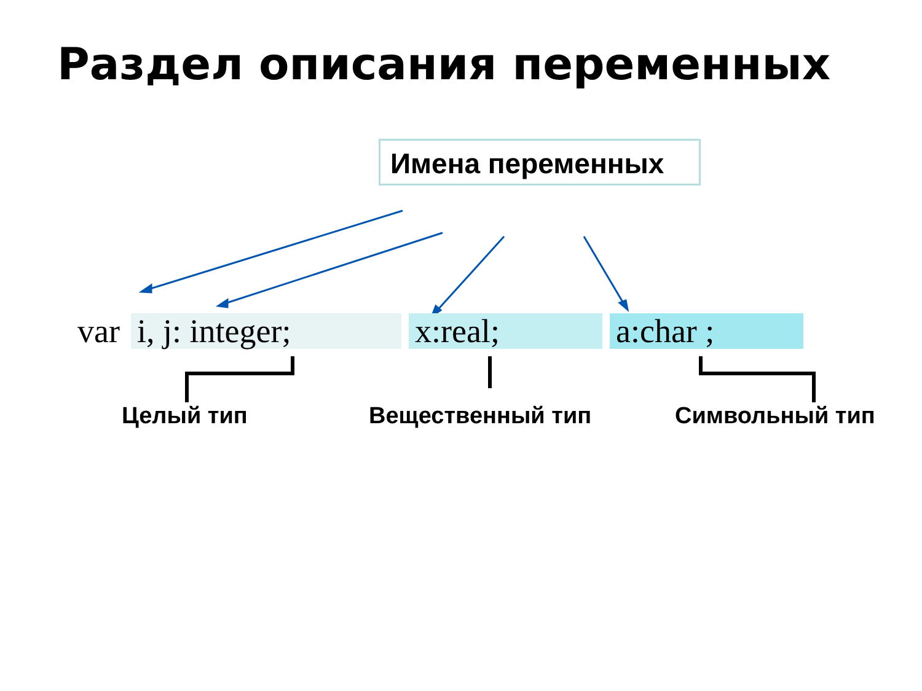Раздел описания переменных
Имена переменных
var i, j: integer; x:real; a:char ;
Целый тип Вещественный тип Символьный тип